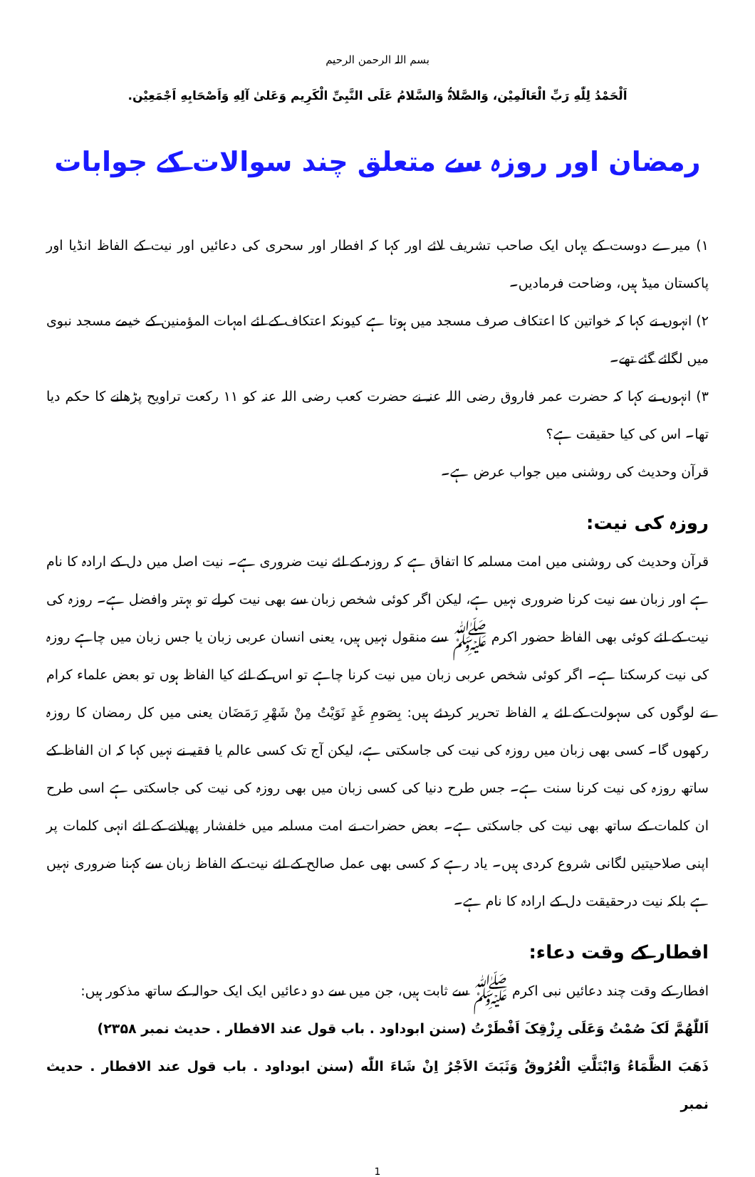بسم اللہ الرحمن الرحیم
اَلْحَمْدُ لِلّٰهِ رَبِّ الْعَالَمِيْن، وَالصَّلاۃُ وَالسَّلامُ عَلَى النَّبِیِّ الْكَرِيم وَعَلیٰ آلِهِ وَاَصْحَابِهِ اَجْمَعِيْن.
رمضان اور روزہ سے متعلق چند سوالات کے جوابات
۱) میرے دوست کے یہاں ایک صاحب تشریف لائے اور کہا کہ افطار اور سحری کی دعائیں اور نیت کے الفاظ انڈیا اور پاکستان میڈ ہیں، وضاحت فرمادیں۔
۲) انہوں نے کہا کہ خواتین کا اعتکاف صرف مسجد میں ہوتا ہے کیونکہ اعتکاف کے لئے امہات المؤمنین کے خیمے مسجد نبوی میں لگائے گئے تھے۔
۳) انہوں نے کہا کہ حضرت عمر فاروق رضی اللہ عنہ نے حضرت کعب رضی اللہ عنہ کو ۱۱ رکعت تراویح پڑھانے کا حکم دیا تھا۔ اس کی کیا حقیقت ہے؟
قرآن وحدیث کی روشنی میں جواب عرض ہے۔
روزہ کی نیت:
قرآن وحدیث کی روشنی میں امت مسلمہ کا اتفاق ہے کہ روزہ کے لئے نیت ضروری ہے۔ نیت اصل میں دل کے ارادہ کا نام ہے اور زبان سے نیت کرنا ضروری نہیں ہے، لیکن اگر کوئی شخص زبان سے بھی نیت کرلے تو بہتر وافضل ہے۔ روزہ کی نیت کے لئے کوئی بھی الفاظ حضور اکرم ﷺ سے منقول نہیں ہیں، یعنی انسان عربی زبان یا جس زبان میں چاہے روزہ کی نیت کرسکتا ہے۔ اگر کوئی شخص عربی زبان میں نیت کرنا چاہے تو اس کے لئے کیا الفاظ ہوں تو بعض علماء کرام نے لوگوں کی سہولت کے لئے یہ الفاظ تحریر کردئے ہیں: بِصَومِ غَدٍ نَوَیْتُ مِنْ شَهْرِ رَمَضَان یعنی میں کل رمضان کا روزہ رکھوں گا۔ کسی بھی زبان میں روزہ کی نیت کی جاسکتی ہے، لیکن آج تک کسی عالم یا فقیہ نے نہیں کہا کہ ان الفاظ کے ساتھ روزہ کی نیت کرنا سنت ہے۔ جس طرح دنیا کی کسی زبان میں بھی روزہ کی نیت کی جاسکتی ہے اسی طرح ان کلمات کے ساتھ بھی نیت کی جاسکتی ہے۔ بعض حضرات نے امت مسلمہ میں خلفشار پھیلانے کے لئے انہی کلمات پر اپنی صلاحیتیں لگانی شروع کردی ہیں۔ یاد رہے کہ کسی بھی عمل صالح کے لئے نیت کے الفاظ زبان سے کہنا ضروری نہیں ہے بلکہ نیت درحقیقت دل کے ارادہ کا نام ہے۔
افطار کے وقت دعاء:
افطار کے وقت چند دعائیں نبی اکرم ﷺ سے ثابت ہیں، جن میں سے دو دعائیں ایک ایک حوالہ کے ساتھ مذکور ہیں:
اَللّٰهُمَّ لَکَ صُمْتُ وَعَلَی رِزْقِکَ اَفْطَرْتُ (سنن ابوداود . باب قول عند الافطار . حديث نمبر ۲۳۵۸)
ذَهَبَ الظَّمَاءُ وَابْتَلَّتِ الْعُرُوقُ وَثَبَتَ الاَجْرُ اِنْ شَاءَ اللّٰه (سنن ابوداود . باب قول عند الافطار . حديث نمبر
1